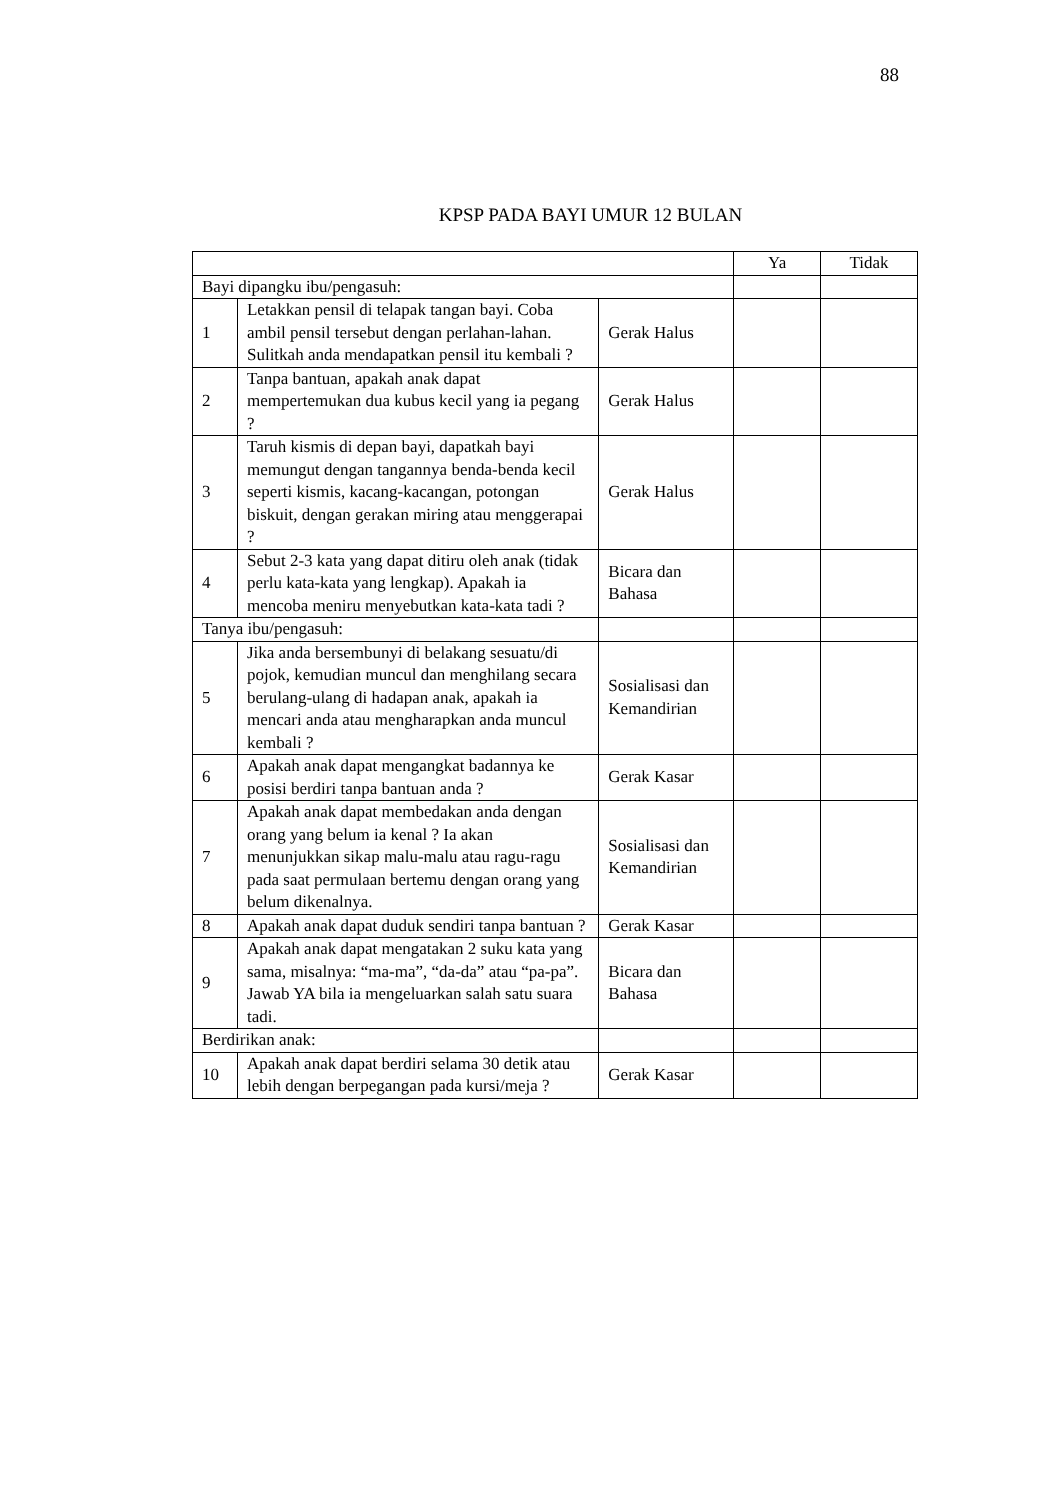88
KPSP PADA BAYI UMUR 12 BULAN
| | | | Ya | Tidak |
| --- | --- | --- | --- | --- |
| Bayi dipangku ibu/pengasuh: | | | | |
| 1 | Letakkan pensil di telapak tangan bayi. Coba ambil pensil tersebut dengan perlahan-lahan. Sulitkah anda mendapatkan pensil itu kembali ? | Gerak Halus | | |
| 2 | Tanpa bantuan, apakah anak dapat mempertemukan dua kubus kecil yang ia pegang ? | Gerak Halus | | |
| 3 | Taruh kismis di depan bayi, dapatkah bayi memungut dengan tangannya benda-benda kecil seperti kismis, kacang-kacangan, potongan biskuit, dengan gerakan miring atau menggerapai ? | Gerak Halus | | |
| 4 | Sebut 2-3 kata yang dapat ditiru oleh anak (tidak perlu kata-kata yang lengkap). Apakah ia mencoba meniru menyebutkan kata-kata tadi ? | Bicara dan Bahasa | | |
| Tanya ibu/pengasuh: | | | | |
| 5 | Jika anda bersembunyi di belakang sesuatu/di pojok, kemudian muncul dan menghilang secara berulang-ulang di hadapan anak, apakah ia mencari anda atau mengharapkan anda muncul kembali ? | Sosialisasi dan Kemandirian | | |
| 6 | Apakah anak dapat mengangkat badannya ke posisi berdiri tanpa bantuan anda ? | Gerak Kasar | | |
| 7 | Apakah anak dapat membedakan anda dengan orang yang belum ia kenal ? Ia akan menunjukkan sikap malu-malu atau ragu-ragu pada saat permulaan bertemu dengan orang yang belum dikenalnya. | Sosialisasi dan Kemandirian | | |
| 8 | Apakah anak dapat duduk sendiri tanpa bantuan ? | Gerak Kasar | | |
| 9 | Apakah anak dapat mengatakan 2 suku kata yang sama, misalnya: “ma-ma”, “da-da” atau “pa-pa”. Jawab YA bila ia mengeluarkan salah satu suara tadi. | Bicara dan Bahasa | | |
| Berdirikan anak: | | | | |
| 10 | Apakah anak dapat berdiri selama 30 detik atau lebih dengan berpegangan pada kursi/meja ? | Gerak Kasar | | |